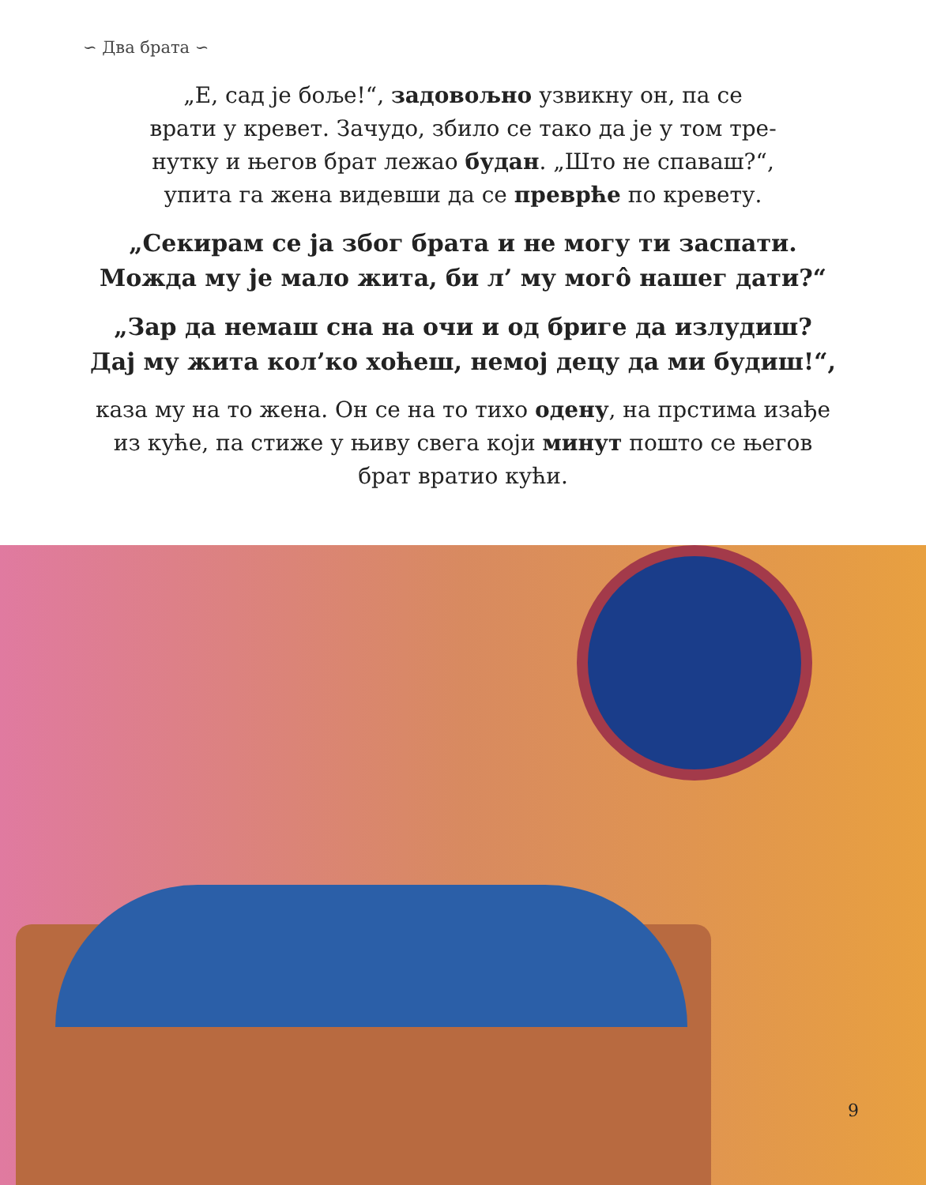∽ Два брата ∽
„Е, сад је боље!“, задовољно узвикну он, па се
врати у кревет. Зачудо, збило се тако да је у том тре-
нутку и његов брат лежао будан. „Што не спаваш?“,
упита га жена видевши да се преврће по кревету.
„Секирам се ја због брата и не могу ти заспати.
Можда му је мало жита, би л’ му могô нашег дати?“
„Зар да немаш сна на очи и од бриге да излудиш?
Дај му жита кол’ко хоћеш, немој децу да ми будиш!“,
каза му на то жена. Он се на то тихо одену, на прстима изађе
из куће, па стиже у њиву свега који минут пошто се његов
брат вратио кући.
9